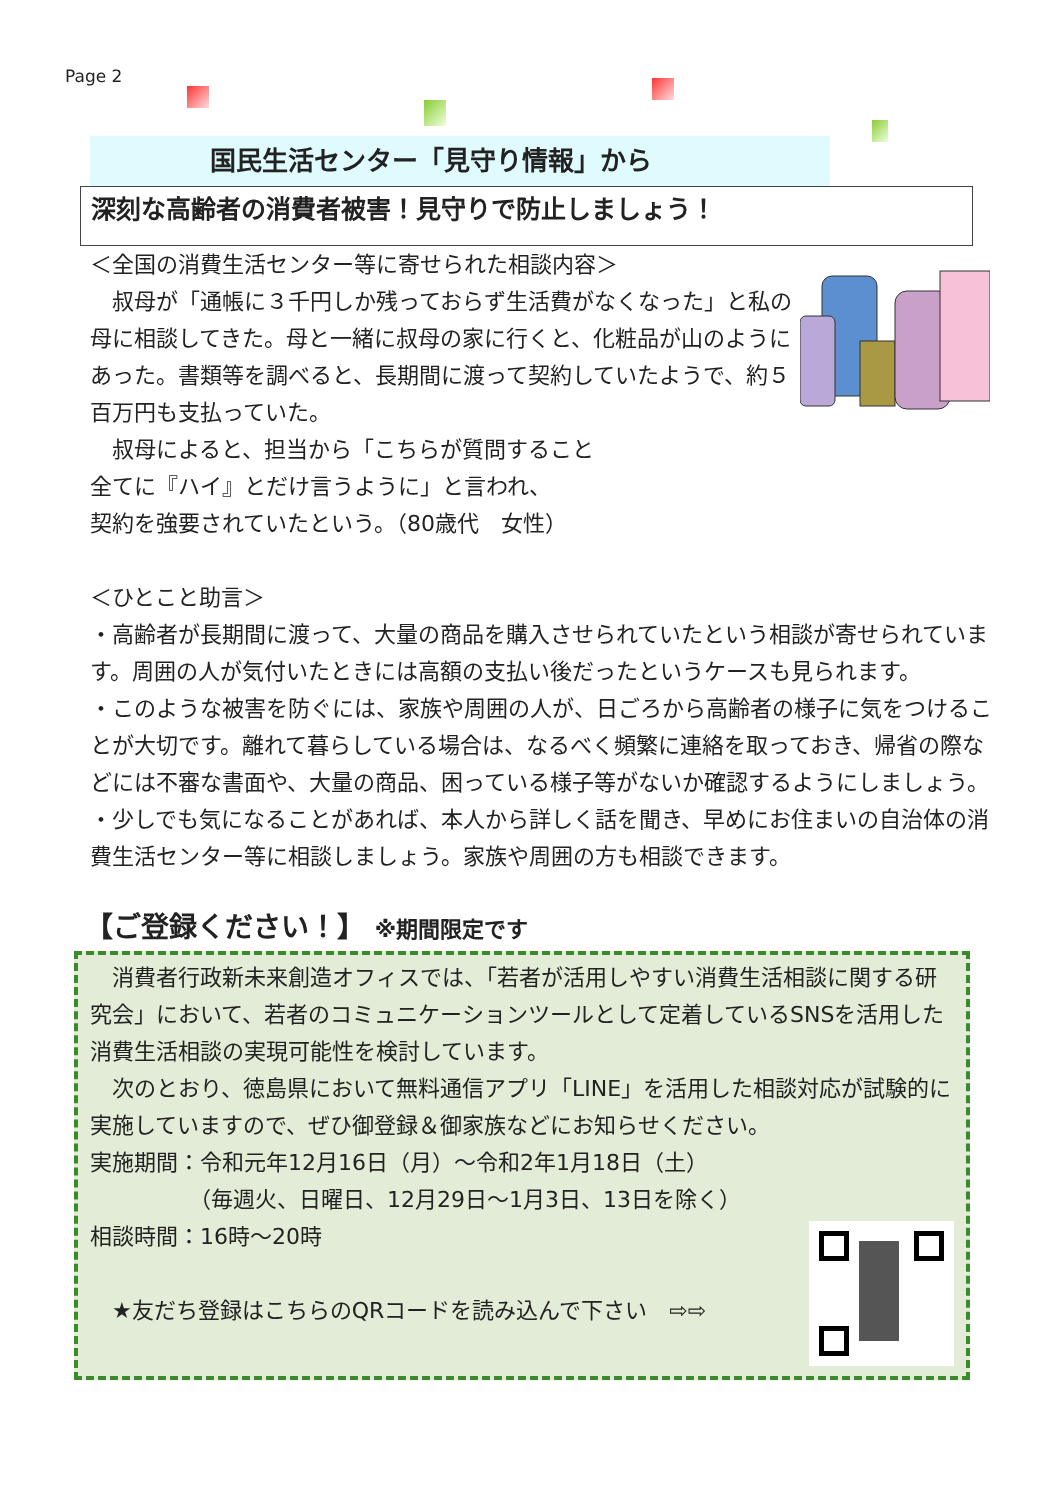Page 2
国民生活センター「見守り情報」から
深刻な高齢者の消費者被害！見守りで防止しましょう！
＜全国の消費生活センター等に寄せられた相談内容＞
　叔母が「通帳に３千円しか残っておらず生活費がなくなった」と私の母に相談してきた。母と一緒に叔母の家に行くと、化粧品が山のようにあった。書類等を調べると、長期間に渡って契約していたようで、約５百万円も支払っていた。
　叔母によると、担当から「こちらが質問すること
全てに『ハイ』とだけ言うように」と言われ、
契約を強要されていたという。（80歳代　女性）
＜ひとこと助言＞
・高齢者が長期間に渡って、大量の商品を購入させられていたという相談が寄せられています。周囲の人が気付いたときには高額の支払い後だったというケースも見られます。
・このような被害を防ぐには、家族や周囲の人が、日ごろから高齢者の様子に気をつけることが大切です。離れて暮らしている場合は、なるべく頻繁に連絡を取っておき、帰省の際などには不審な書面や、大量の商品、困っている様子等がないか確認するようにしましょう。
・少しでも気になることがあれば、本人から詳しく話を聞き、早めにお住まいの自治体の消費生活センター等に相談しましょう。家族や周囲の方も相談できます。
【ご登録ください！】 ※期間限定です
　消費者行政新未来創造オフィスでは、「若者が活用しやすい消費生活相談に関する研究会」において、若者のコミュニケーションツールとして定着しているSNSを活用した消費生活相談の実現可能性を検討しています。
　次のとおり、徳島県において無料通信アプリ「LINE」を活用した相談対応が試験的に実施していますので、ぜひ御登録＆御家族などにお知らせください。
実施期間：令和元年12月16日（月）～令和2年1月18日（土）
　　　　　（毎週火、日曜日、12月29日～1月3日、13日を除く）
相談時間：16時～20時
　★友だち登録はこちらのQRコードを読み込んで下さい　⇨⇨